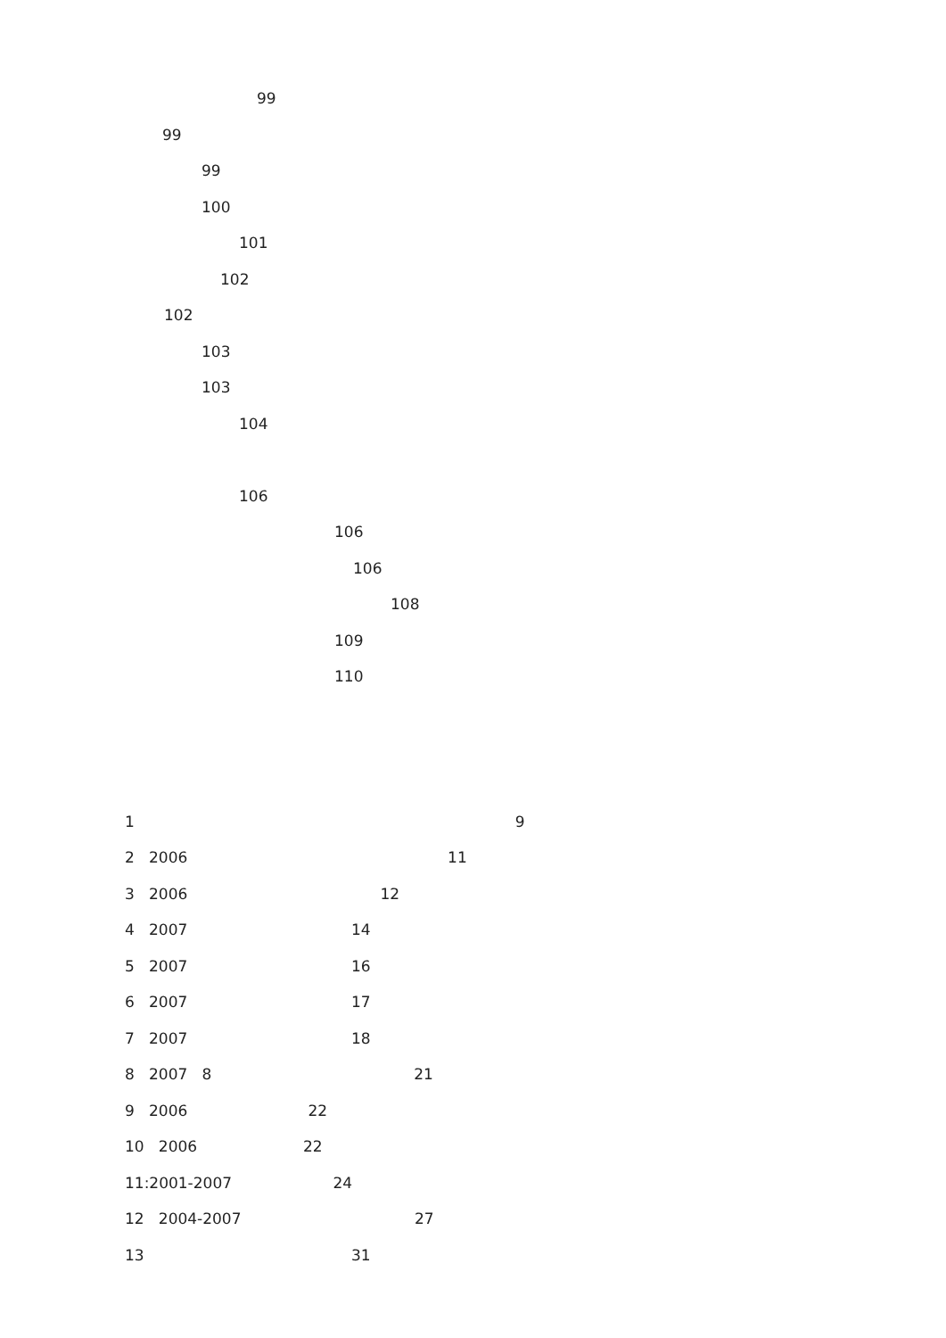99
99
99
100
101
102
102
103
103
104
106
106
106
108
109
110
1 9
2 2006 11
3 2006 12
4 2007 14
5 2007 16
6 2007 17
7 2007 18
8 2007 8 21
9 2006 22
10 2006 22
11:2001-2007 24
12 2004-2007 27
13 31